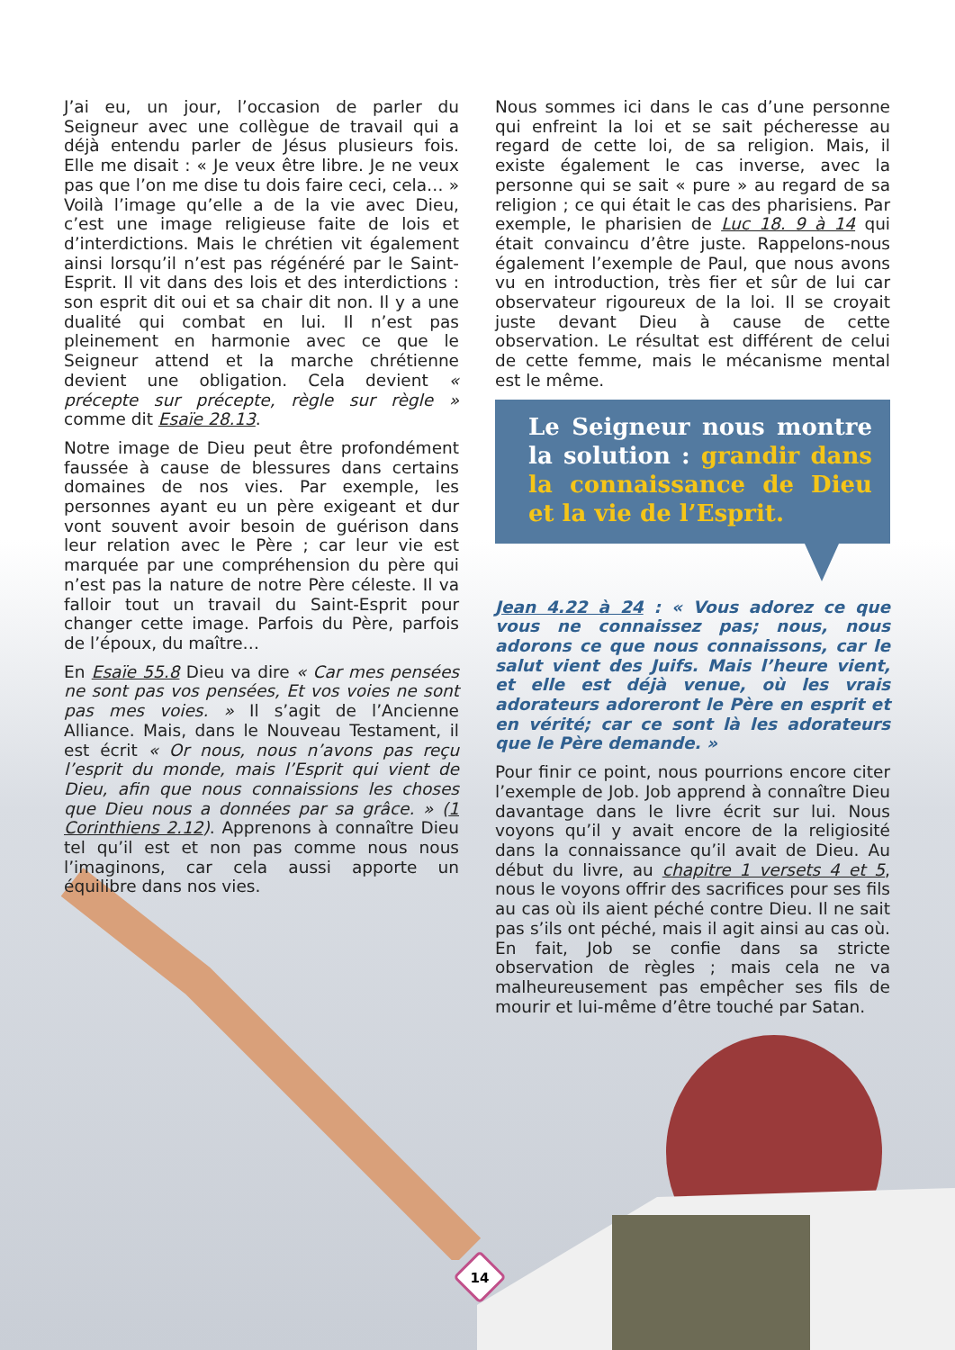J’ai eu, un jour, l’occasion de parler du Seigneur avec une collègue de travail qui a déjà entendu parler de Jésus plusieurs fois. Elle me disait : « Je veux être libre. Je ne veux pas que l’on me dise tu dois faire ceci, cela… » Voilà l’image qu’elle a de la vie avec Dieu, c’est une image religieuse faite de lois et d’interdictions. Mais le chrétien vit également ainsi lorsqu’il n’est pas régénéré par le Saint-Esprit. Il vit dans des lois et des interdictions : son esprit dit oui et sa chair dit non. Il y a une dualité qui combat en lui. Il n’est pas pleinement en harmonie avec ce que le Seigneur attend et la marche chrétienne devient une obligation. Cela devient « précepte sur précepte, règle sur règle » comme dit Esaïe 28.13.
Notre image de Dieu peut être profondément faussée à cause de blessures dans certains domaines de nos vies. Par exemple, les personnes ayant eu un père exigeant et dur vont souvent avoir besoin de guérison dans leur relation avec le Père ; car leur vie est marquée par une compréhension du père qui n’est pas la nature de notre Père céleste. Il va falloir tout un travail du Saint-Esprit pour changer cette image. Parfois du Père, parfois de l’époux, du maître…
En Esaïe 55.8 Dieu va dire « Car mes pensées ne sont pas vos pensées, Et vos voies ne sont pas mes voies. » Il s’agit de l’Ancienne Alliance. Mais, dans le Nouveau Testament, il est écrit « Or nous, nous n’avons pas reçu l’esprit du monde, mais l’Esprit qui vient de Dieu, afin que nous connaissions les choses que Dieu nous a données par sa grâce. » (1 Corinthiens 2.12). Apprenons à connaître Dieu tel qu’il est et non pas comme nous nous l’imaginons, car cela aussi apporte un équilibre dans nos vies.
Nous sommes ici dans le cas d’une personne qui enfreint la loi et se sait pécheresse au regard de cette loi, de sa religion. Mais, il existe également le cas inverse, avec la personne qui se sait « pure » au regard de sa religion ; ce qui était le cas des pharisiens. Par exemple, le pharisien de Luc 18. 9 à 14 qui était convaincu d’être juste. Rappelons-nous également l’exemple de Paul, que nous avons vu en introduction, très fier et sûr de lui car observateur rigoureux de la loi. Il se croyait juste devant Dieu à cause de cette observation. Le résultat est différent de celui de cette femme, mais le mécanisme mental est le même.
Le Seigneur nous montre la solution : grandir dans la connaissance de Dieu et la vie de l’Esprit.
Jean 4.22 à 24 : « Vous adorez ce que vous ne connaissez pas; nous, nous adorons ce que nous connaissons, car le salut vient des Juifs. Mais l’heure vient, et elle est déjà venue, où les vrais adorateurs adoreront le Père en esprit et en vérité; car ce sont là les adorateurs que le Père demande. »
Pour finir ce point, nous pourrions encore citer l’exemple de Job. Job apprend à connaître Dieu davantage dans le livre écrit sur lui. Nous voyons qu’il y avait encore de la religiosité dans la connaissance qu’il avait de Dieu. Au début du livre, au chapitre 1 versets 4 et 5, nous le voyons offrir des sacrifices pour ses fils au cas où ils aient péché contre Dieu. Il ne sait pas s’ils ont péché, mais il agit ainsi au cas où. En fait, Job se confie dans sa stricte observation de règles ; mais cela ne va malheureusement pas empêcher ses fils de mourir et lui-même d’être touché par Satan.
14